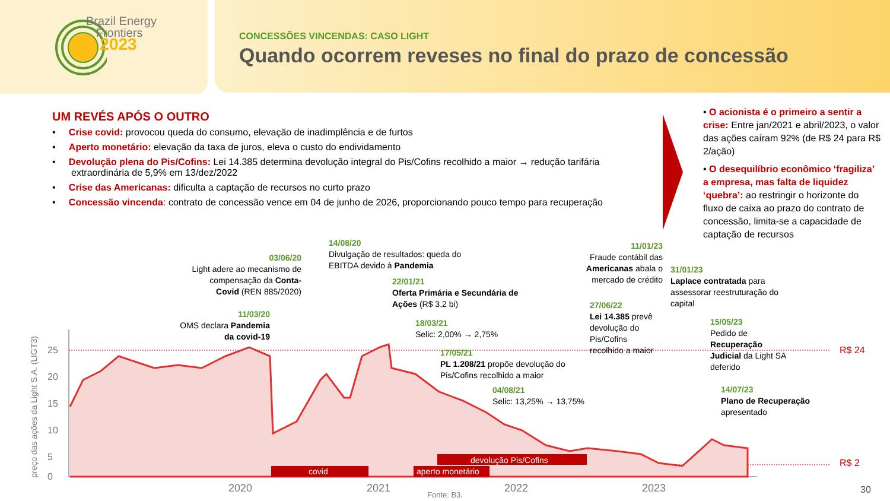Brazil Energy
Frontiers
2023
CONCESSÕES VINCENDAS: CASO LIGHT
Quando ocorrem reveses no final do prazo de concessão
UM REVÉS APÓS O OUTRO
• Crise covid: provocou queda do consumo, elevação de inadimplência e de furtos
• Aperto monetário: elevação da taxa de juros, eleva o custo do endividamento
• Devolução plena do Pis/Cofins: Lei 14.385 determina devolução integral do Pis/Cofins recolhido a maior → redução tarifária extraordinária de 5,9% em 13/dez/2022
• Crise das Americanas: dificulta a captação de recursos no curto prazo
• Concessão vincenda: contrato de concessão vence em 04 de junho de 2026, proporcionando pouco tempo para recuperação
• O acionista é o primeiro a sentir a crise: Entre jan/2021 e abril/2023, o valor das ações caíram 92% (de R$ 24 para R$ 2/ação)
• O desequilíbrio econômico ‘fragiliza’ a empresa, mas falta de liquidez ‘quebra’: ao restringir o horizonte do fluxo de caixa ao prazo do contrato de concessão, limita-se a capacidade de captação de recursos
covid
aperto monetário
devolução Pis/Cofins
25
20
15
10
5
0
2020
2021
2022
2023
R$ 24
R$ 2
Fonte: B3.
30
preço das ações da Light S.A. (LIGT3)
11/03/20
OMS declara Pandemia da covid-19
03/06/20
Light adere ao mecanismo de compensação da Conta-Covid (REN 885/2020)
14/08/20
Divulgação de resultados: queda do EBITDA devido à Pandemia
22/01/21
Oferta Primária e Secundária de Ações (R$ 3,2 bi)
18/03/21
Selic: 2,00% → 2,75%
17/05/21
PL 1.208/21 propõe devolução do Pis/Cofins recolhido a maior
04/08/21
Selic: 13,25% → 13,75%
11/01/23
Fraude contábil das Americanas abala o mercado de crédito
27/06/22
Lei 14.385 prevê devolução do Pis/Cofins recolhido a maior
31/01/23
Laplace contratada para assessorar reestruturação do capital
15/05/23
Pedido de Recuperação Judicial da Light SA deferido
14/07/23
Plano de Recuperação apresentado